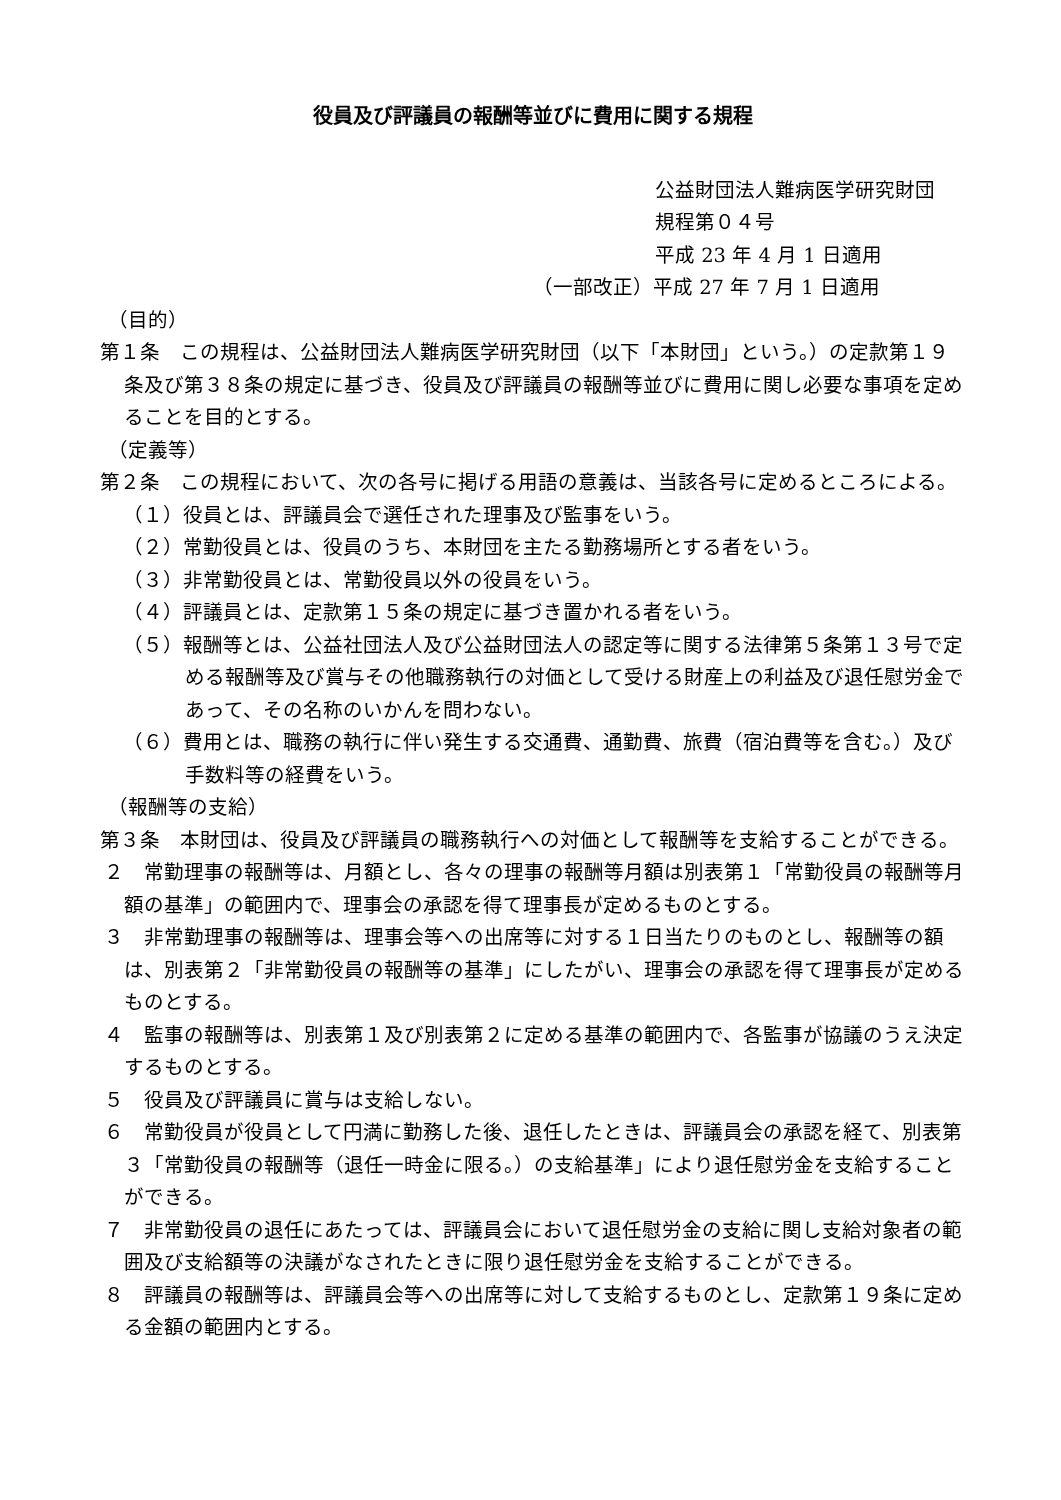役員及び評議員の報酬等並びに費用に関する規程
公益財団法人難病医学研究財団
規程第０４号
平成 23 年 4 月 1 日適用
（一部改正）平成 27 年 7 月 1 日適用
（目的）
第１条　この規程は、公益財団法人難病医学研究財団（以下「本財団」という。）の定款第１９条及び第３８条の規定に基づき、役員及び評議員の報酬等並びに費用に関し必要な事項を定めることを目的とする。
（定義等）
第２条　この規程において、次の各号に掲げる用語の意義は、当該各号に定めるところによる。
（１）役員とは、評議員会で選任された理事及び監事をいう。
（２）常勤役員とは、役員のうち、本財団を主たる勤務場所とする者をいう。
（３）非常勤役員とは、常勤役員以外の役員をいう。
（４）評議員とは、定款第１５条の規定に基づき置かれる者をいう。
（５）報酬等とは、公益社団法人及び公益財団法人の認定等に関する法律第５条第１３号で定める報酬等及び賞与その他職務執行の対価として受ける財産上の利益及び退任慰労金であって、その名称のいかんを問わない。
（６）費用とは、職務の執行に伴い発生する交通費、通勤費、旅費（宿泊費等を含む。）及び手数料等の経費をいう。
（報酬等の支給）
第３条　本財団は、役員及び評議員の職務執行への対価として報酬等を支給することができる。
２　常勤理事の報酬等は、月額とし、各々の理事の報酬等月額は別表第１「常勤役員の報酬等月額の基準」の範囲内で、理事会の承認を得て理事長が定めるものとする。
３　非常勤理事の報酬等は、理事会等への出席等に対する１日当たりのものとし、報酬等の額は、別表第２「非常勤役員の報酬等の基準」にしたがい、理事会の承認を得て理事長が定めるものとする。
４　監事の報酬等は、別表第１及び別表第２に定める基準の範囲内で、各監事が協議のうえ決定するものとする。
５　役員及び評議員に賞与は支給しない。
６　常勤役員が役員として円満に勤務した後、退任したときは、評議員会の承認を経て、別表第３「常勤役員の報酬等（退任一時金に限る。）の支給基準」により退任慰労金を支給することができる。
７　非常勤役員の退任にあたっては、評議員会において退任慰労金の支給に関し支給対象者の範囲及び支給額等の決議がなされたときに限り退任慰労金を支給することができる。
８　評議員の報酬等は、評議員会等への出席等に対して支給するものとし、定款第１９条に定める金額の範囲内とする。